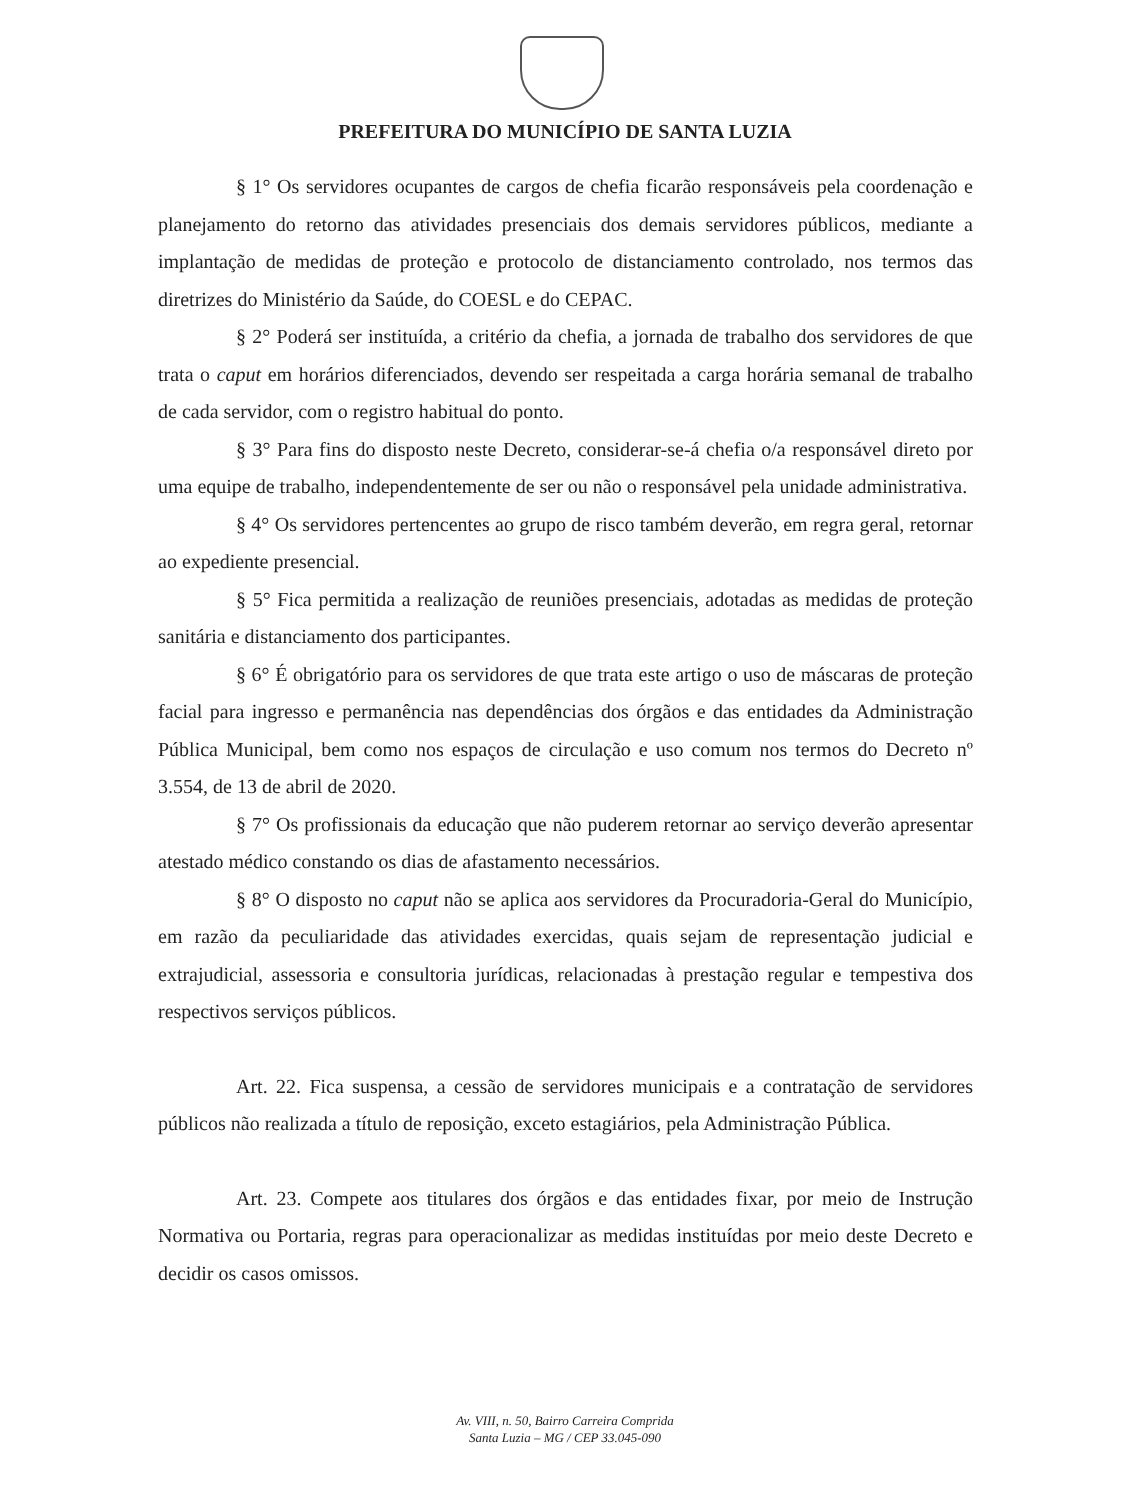PREFEITURA DO MUNICÍPIO DE SANTA LUZIA
§ 1° Os servidores ocupantes de cargos de chefia ficarão responsáveis pela coordenação e planejamento do retorno das atividades presenciais dos demais servidores públicos, mediante a implantação de medidas de proteção e protocolo de distanciamento controlado, nos termos das diretrizes do Ministério da Saúde, do COESL e do CEPAC.
§ 2° Poderá ser instituída, a critério da chefia, a jornada de trabalho dos servidores de que trata o caput em horários diferenciados, devendo ser respeitada a carga horária semanal de trabalho de cada servidor, com o registro habitual do ponto.
§ 3° Para fins do disposto neste Decreto, considerar-se-á chefia o/a responsável direto por uma equipe de trabalho, independentemente de ser ou não o responsável pela unidade administrativa.
§ 4° Os servidores pertencentes ao grupo de risco também deverão, em regra geral, retornar ao expediente presencial.
§ 5° Fica permitida a realização de reuniões presenciais, adotadas as medidas de proteção sanitária e distanciamento dos participantes.
§ 6° É obrigatório para os servidores de que trata este artigo o uso de máscaras de proteção facial para ingresso e permanência nas dependências dos órgãos e das entidades da Administração Pública Municipal, bem como nos espaços de circulação e uso comum nos termos do Decreto nº 3.554, de 13 de abril de 2020.
§ 7° Os profissionais da educação que não puderem retornar ao serviço deverão apresentar atestado médico constando os dias de afastamento necessários.
§ 8° O disposto no caput não se aplica aos servidores da Procuradoria-Geral do Município, em razão da peculiaridade das atividades exercidas, quais sejam de representação judicial e extrajudicial, assessoria e consultoria jurídicas, relacionadas à prestação regular e tempestiva dos respectivos serviços públicos.
Art. 22. Fica suspensa, a cessão de servidores municipais e a contratação de servidores públicos não realizada a título de reposição, exceto estagiários, pela Administração Pública.
Art. 23. Compete aos titulares dos órgãos e das entidades fixar, por meio de Instrução Normativa ou Portaria, regras para operacionalizar as medidas instituídas por meio deste Decreto e decidir os casos omissos.
Av. VIII, n. 50, Bairro Carreira Comprida
Santa Luzia – MG / CEP 33.045-090